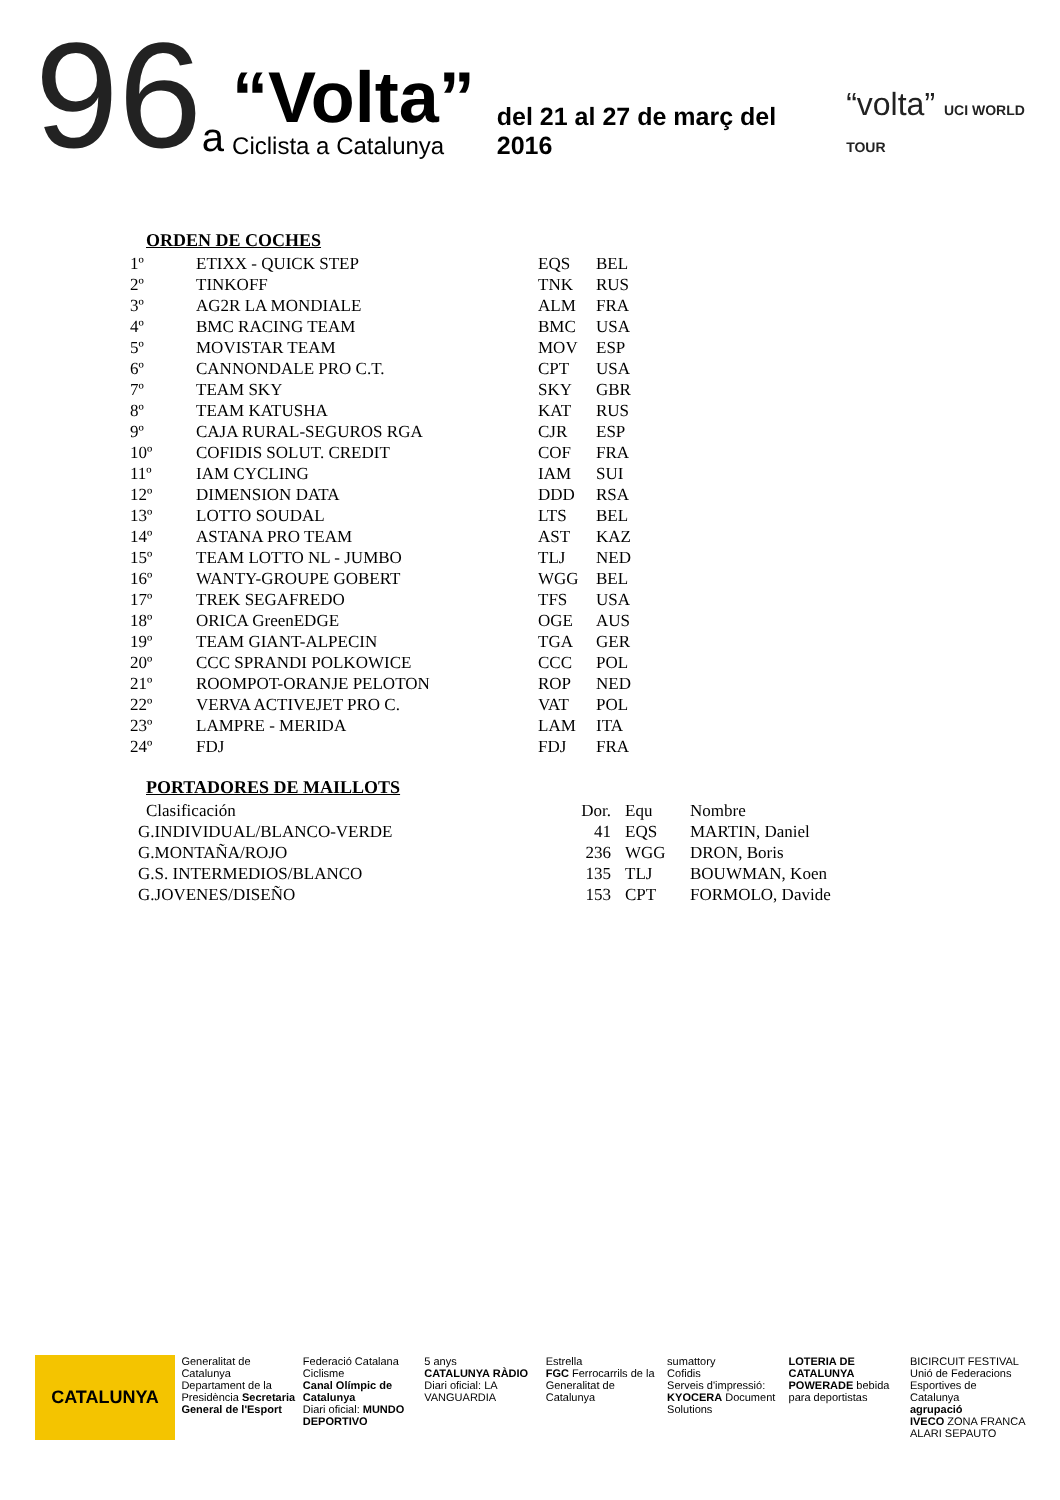96
a
“Volta”
Ciclista a Catalunya
del 21 al 27 de març del 2016
“volta” UCI WORLD TOUR
ORDEN DE COCHES
| 1º | ETIXX - QUICK STEP | EQS | BEL |
| 2º | TINKOFF | TNK | RUS |
| 3º | AG2R LA MONDIALE | ALM | FRA |
| 4º | BMC RACING TEAM | BMC | USA |
| 5º | MOVISTAR TEAM | MOV | ESP |
| 6º | CANNONDALE PRO C.T. | CPT | USA |
| 7º | TEAM SKY | SKY | GBR |
| 8º | TEAM KATUSHA | KAT | RUS |
| 9º | CAJA RURAL-SEGUROS RGA | CJR | ESP |
| 10º | COFIDIS SOLUT. CREDIT | COF | FRA |
| 11º | IAM CYCLING | IAM | SUI |
| 12º | DIMENSION DATA | DDD | RSA |
| 13º | LOTTO SOUDAL | LTS | BEL |
| 14º | ASTANA PRO TEAM | AST | KAZ |
| 15º | TEAM LOTTO NL - JUMBO | TLJ | NED |
| 16º | WANTY-GROUPE GOBERT | WGG | BEL |
| 17º | TREK SEGAFREDO | TFS | USA |
| 18º | ORICA GreenEDGE | OGE | AUS |
| 19º | TEAM GIANT-ALPECIN | TGA | GER |
| 20º | CCC SPRANDI POLKOWICE | CCC | POL |
| 21º | ROOMPOT-ORANJE PELOTON | ROP | NED |
| 22º | VERVA ACTIVEJET PRO C. | VAT | POL |
| 23º | LAMPRE - MERIDA | LAM | ITA |
| 24º | FDJ | FDJ | FRA |
PORTADORES DE MAILLOTS
| Clasificación | Dor. | Equ | Nombre |
| G.INDIVIDUAL/BLANCO-VERDE | 41 | EQS | MARTIN, Daniel |
| G.MONTAÑA/ROJO | 236 | WGG | DRON, Boris |
| G.S. INTERMEDIOS/BLANCO | 135 | TLJ | BOUWMAN, Koen |
| G.JOVENES/DISEÑO | 153 | CPT | FORMOLO, Davide |
CATALUNYA
Generalitat de Catalunya Departament de la Presidència Secretaria General de l'Esport
Federació Catalana Ciclisme
Canal Olímpic de Catalunya
Diari oficial: MUNDO DEPORTIVO
5 anys
CATALUNYA RÀDIO
Diari oficial: LA VANGUARDIA
Estrella
FGC Ferrocarrils de la Generalitat de Catalunya
sumattory
Cofidis
Serveis d'impressió: KYOCERA Document Solutions
LOTERIA DE CATALUNYA
POWERADE bebida para deportistas
BICIRCUIT FESTIVAL
Unió de Federacions Esportives de Catalunya
agrupació
IVECO ZONA FRANCA ALARI SEPAUTO